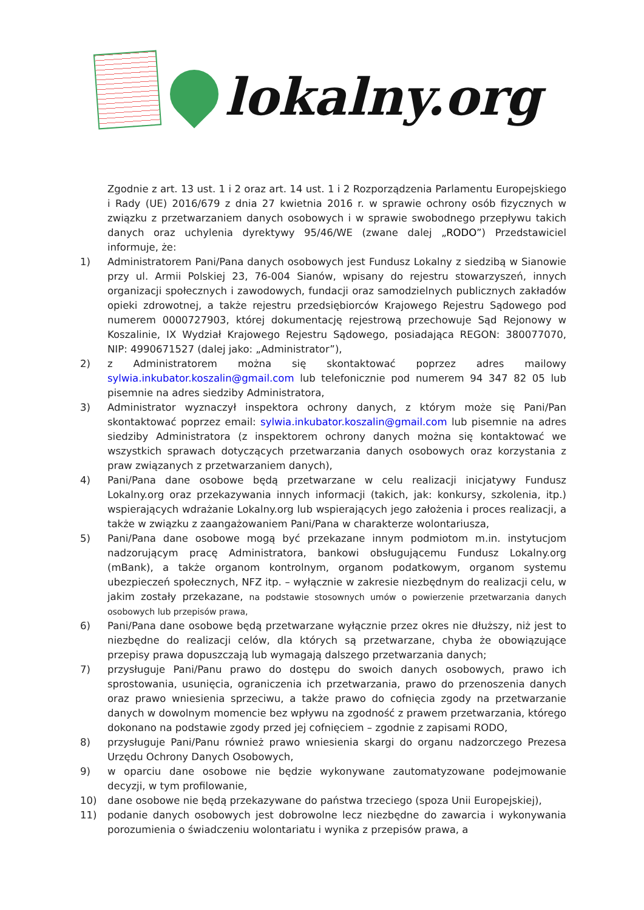lokalny.org
Zgodnie z art. 13 ust. 1 i 2 oraz art. 14 ust. 1 i 2 Rozporządzenia Parlamentu Europejskiego i Rady (UE) 2016/679 z dnia 27 kwietnia 2016 r. w sprawie ochrony osób fizycznych w związku z przetwarzaniem danych osobowych i w sprawie swobodnego przepływu takich danych oraz uchylenia dyrektywy 95/46/WE (zwane dalej „RODO”) Przedstawiciel informuje, że:
1) Administratorem Pani/Pana danych osobowych jest Fundusz Lokalny z siedzibą w Sianowie przy ul. Armii Polskiej 23, 76-004 Sianów, wpisany do rejestru stowarzyszeń, innych organizacji społecznych i zawodowych, fundacji oraz samodzielnych publicznych zakładów opieki zdrowotnej, a także rejestru przedsiębiorców Krajowego Rejestru Sądowego pod numerem 0000727903, której dokumentację rejestrową przechowuje Sąd Rejonowy w Koszalinie, IX Wydział Krajowego Rejestru Sądowego, posiadająca REGON: 380077070, NIP: 4990671527 (dalej jako: „Administrator”),
2) z Administratorem można się skontaktować poprzez adres mailowy sylwia.inkubator.koszalin@gmail.com lub telefonicznie pod numerem 94 347 82 05 lub pisemnie na adres siedziby Administratora,
3) Administrator wyznaczył inspektora ochrony danych, z którym może się Pani/Pan skontaktować poprzez email: sylwia.inkubator.koszalin@gmail.com lub pisemnie na adres siedziby Administratora (z inspektorem ochrony danych można się kontaktować we wszystkich sprawach dotyczących przetwarzania danych osobowych oraz korzystania z praw związanych z przetwarzaniem danych),
4) Pani/Pana dane osobowe będą przetwarzane w celu realizacji inicjatywy Fundusz Lokalny.org oraz przekazywania innych informacji (takich, jak: konkursy, szkolenia, itp.) wspierających wdrażanie Lokalny.org lub wspierających jego założenia i proces realizacji, a także w związku z zaangażowaniem Pani/Pana w charakterze wolontariusza,
5) Pani/Pana dane osobowe mogą być przekazane innym podmiotom m.in. instytucjom nadzorującym pracę Administratora, bankowi obsługującemu Fundusz Lokalny.org (mBank), a także organom kontrolnym, organom podatkowym, organom systemu ubezpieczeń społecznych, NFZ itp. – wyłącznie w zakresie niezbędnym do realizacji celu, w jakim zostały przekazane, na podstawie stosownych umów o powierzenie przetwarzania danych osobowych lub przepisów prawa,
6) Pani/Pana dane osobowe będą przetwarzane wyłącznie przez okres nie dłuższy, niż jest to niezbędne do realizacji celów, dla których są przetwarzane, chyba że obowiązujące przepisy prawa dopuszczają lub wymagają dalszego przetwarzania danych;
7) przysługuje Pani/Panu prawo do dostępu do swoich danych osobowych, prawo ich sprostowania, usunięcia, ograniczenia ich przetwarzania, prawo do przenoszenia danych oraz prawo wniesienia sprzeciwu, a także prawo do cofnięcia zgody na przetwarzanie danych w dowolnym momencie bez wpływu na zgodność z prawem przetwarzania, którego dokonano na podstawie zgody przed jej cofnięciem – zgodnie z zapisami RODO,
8) przysługuje Pani/Panu również prawo wniesienia skargi do organu nadzorczego Prezesa Urzędu Ochrony Danych Osobowych,
9) w oparciu dane osobowe nie będzie wykonywane zautomatyzowane podejmowanie decyzji, w tym profilowanie,
10) dane osobowe nie będą przekazywane do państwa trzeciego (spoza Unii Europejskiej),
11) podanie danych osobowych jest dobrowolne lecz niezbędne do zawarcia i wykonywania porozumienia o świadczeniu wolontariatu i wynika z przepisów prawa, a